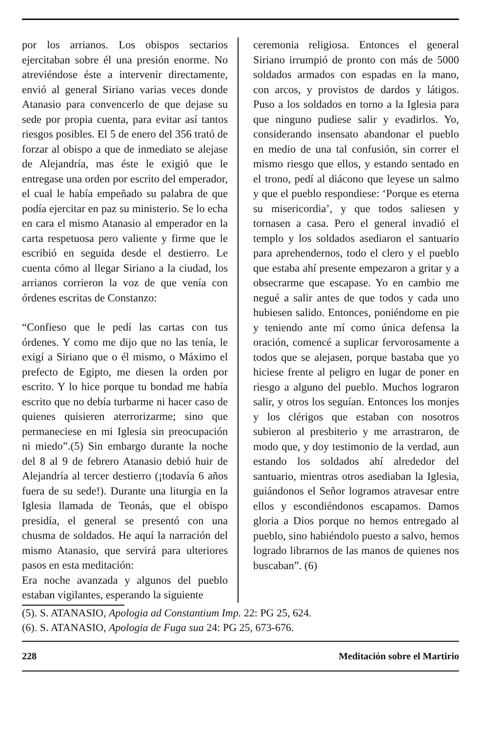por los arrianos. Los obispos sectarios ejercitaban sobre él una presión enorme. No atreviéndose éste a intervenir directamente, envió al general Siriano varias veces donde Atanasio para convencerlo de que dejase su sede por propia cuenta, para evitar así tantos riesgos posibles. El 5 de enero del 356 trató de forzar al obispo a que de inmediato se alejase de Alejandría, mas éste le exigió que le entregase una orden por escrito del emperador, el cual le había empeñado su palabra de que podía ejercitar en paz su ministerio. Se lo echa en cara el mismo Atanasio al emperador en la carta respetuosa pero valiente y firme que le escribió en seguida desde el destierro. Le cuenta cómo al llegar Siriano a la ciudad, los arrianos corrieron la voz de que venía con órdenes escritas de Constanzo:
“Confieso que le pedí las cartas con tus órdenes. Y como me dijo que no las tenía, le exigí a Siriano que o él mismo, o Máximo el prefecto de Egipto, me diesen la orden por escrito. Y lo hice porque tu bondad me había escrito que no debía turbarme ni hacer caso de quienes quisieren aterrorizarme; sino que permaneciese en mi Iglesia sin preocupación ni miedo”.(5) Sin embargo durante la noche del 8 al 9 de febrero Atanasio debió huir de Alejandría al tercer destierro (¡todavía 6 años fuera de su sede!). Durante una liturgia en la Iglesia llamada de Teonás, que el obispo presidía, el general se presentó con una chusma de soldados. He aquí la narración del mismo Atanasio, que servirá para ulteriores pasos en esta meditación:
Era noche avanzada y algunos del pueblo estaban vigilantes, esperando la siguiente
ceremonia religiosa. Entonces el general Siriano irrumpió de pronto con más de 5000 soldados armados con espadas en la mano, con arcos, y provistos de dardos y látigos. Puso a los soldados en torno a la Iglesia para que ninguno pudiese salir y evadirlos. Yo, considerando insensato abandonar el pueblo en medio de una tal confusión, sin correr el mismo riesgo que ellos, y estando sentado en el trono, pedí al diácono que leyese un salmo y que el pueblo respondiese: ‘Porque es eterna su misericordia’, y que todos saliesen y tornasen a casa. Pero el general invadió el templo y los soldados asediaron el santuario para aprehendernos, todo el clero y el pueblo que estaba ahí presente empezaron a gritar y a obsecrarme que escapase. Yo en cambio me negué a salir antes de que todos y cada uno hubiesen salido. Entonces, poniéndome en pie y teniendo ante mí como única defensa la oración, comencé a suplicar fervorosamente a todos que se alejasen, porque bastaba que yo hiciese frente al peligro en lugar de poner en riesgo a alguno del pueblo. Muchos lograron salir, y otros los seguían. Entonces los monjes y los clérigos que estaban con nosotros subieron al presbiterio y me arrastraron, de modo que, y doy testimonio de la verdad, aun estando los soldados ahí alrededor del santuario, mientras otros asediaban la Iglesia, guiándonos el Señor logramos atravesar entre ellos y escondiéndonos escapamos. Damos gloria a Dios porque no hemos entregado al pueblo, sino habiéndolo puesto a salvo, hemos logrado librarnos de las manos de quienes nos buscaban”. (6)
(5). S. ATANASIO, Apologia ad Constantium Imp. 22: PG 25, 624.
(6). S. ATANASIO, Apologia de Fuga sua 24: PG 25, 673-676.
228 Meditación sobre el Martirio